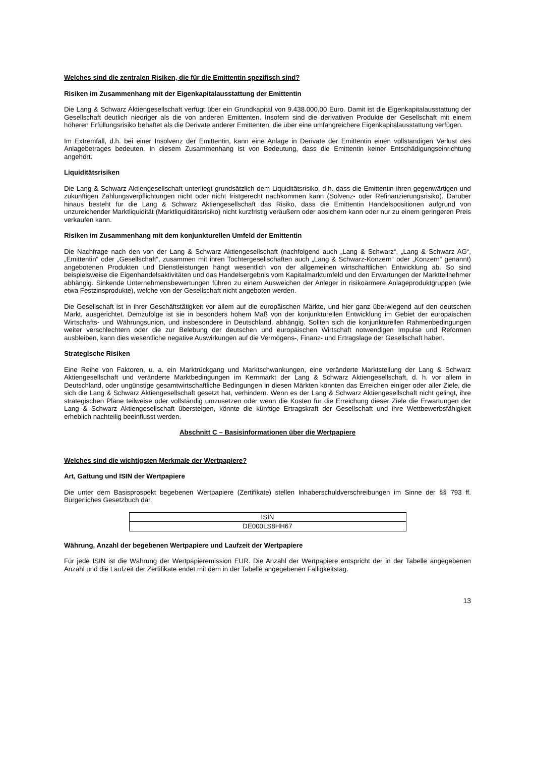Welches sind die zentralen Risiken, die für die Emittentin spezifisch sind?
Risiken im Zusammenhang mit der Eigenkapitalausstattung der Emittentin
Die Lang & Schwarz Aktiengesellschaft verfügt über ein Grundkapital von 9.438.000,00 Euro. Damit ist die Eigen­kapitalausstattung der Gesellschaft deutlich niedriger als die von anderen Emittenten. Insofern sind die derivativen Produkte der Gesellschaft mit einem höheren Erfüllungsrisiko behaftet als die Derivate anderer Emittenten, die über eine umfangreichere Eigenkapitalausstattung verfügen.
Im Extremfall, d.h. bei einer Insolvenz der Emittentin, kann eine Anlage in Derivate der Emittentin einen vollständigen Verlust des Anlagebetrages bedeuten. In diesem Zusammenhang ist von Bedeutung, dass die Emittentin keiner Entschädigungseinrichtung angehört.
Liquiditätsrisiken
Die Lang & Schwarz Aktiengesellschaft unterliegt grundsätzlich dem Liquiditätsrisiko, d.h. dass die Emittentin ihren gegenwärtigen und zukünftigen Zahlungsverpflichtungen nicht oder nicht fristgerecht nachkommen kann (Solvenz- oder Refinanzierungsrisiko). Darüber hinaus besteht für die Lang & Schwarz Aktiengesellschaft das Risiko, dass die Emittentin Handelspositionen aufgrund von unzureichender Marktliquidität (Marktliquiditätsrisiko) nicht kurzfristig veräußern oder absichern kann oder nur zu einem geringeren Preis verkaufen kann.
Risiken im Zusammenhang mit dem konjunkturellen Umfeld der Emittentin
Die Nachfrage nach den von der Lang & Schwarz Aktiengesellschaft (nachfolgend auch „Lang & Schwarz“, „Lang & Schwarz AG“, „Emittentin“ oder „Gesellschaft“, zusammen mit ihren Tochtergesellschaften auch „Lang & Schwarz-Konzern“ oder „Konzern“ genannt) angebotenen Produkten und Dienstleistungen hängt wesentlich von der allgemeinen wirtschaftlichen Entwicklung ab. So sind beispielsweise die Eigenhandelsaktivitäten und das Handelsergebnis vom Kapitalmarktumfeld und den Erwartungen der Marktteilnehmer abhängig. Sinkende Unternehmensbewertungen führen zu einem Ausweichen der Anleger in risikoärmere Anlageproduktgruppen (wie etwa Festzinsprodukte), welche von der Gesellschaft nicht angeboten werden.
Die Gesellschaft ist in ihrer Geschäftstätigkeit vor allem auf die europäischen Märkte, und hier ganz überwiegend auf den deutschen Markt, ausgerichtet. Demzufolge ist sie in besonders hohem Maß von der konjunkturellen Entwicklung im Gebiet der europäischen Wirtschafts- und Währungsunion, und insbesondere in Deutschland, abhängig. Sollten sich die konjunkturellen Rahmenbedingungen weiter verschlechtern oder die zur Belebung der deutschen und europäischen Wirtschaft notwendigen Impulse und Reformen ausbleiben, kann dies wesentliche negative Auswirkungen auf die Vermögens-, Finanz- und Ertragslage der Gesellschaft haben.
Strategische Risiken
Eine Reihe von Faktoren, u. a. ein Marktrückgang und Marktschwankungen, eine veränderte Marktstellung der Lang & Schwarz Aktiengesellschaft und veränderte Marktbedingungen im Kernmarkt der Lang & Schwarz Aktiengesellschaft, d. h. vor allem in Deutschland, oder ungünstige gesamtwirtschaftliche Bedingungen in diesen Märkten könnten das Erreichen einiger oder aller Ziele, die sich die Lang & Schwarz Aktiengesellschaft gesetzt hat, verhindern. Wenn es der Lang & Schwarz Aktiengesellschaft nicht gelingt, ihre strategischen Pläne teilweise oder vollständig umzusetzen oder wenn die Kosten für die Erreichung dieser Ziele die Erwartungen der Lang & Schwarz Aktiengesellschaft übersteigen, könnte die künftige Ertragskraft der Gesellschaft und ihre Wettbewerbsfähigkeit erheblich nachteilig beeinflusst werden.
Abschnitt C – Basisinformationen über die Wertpapiere
Welches sind die wichtigsten Merkmale der Wertpapiere?
Art, Gattung und ISIN der Wertpapiere
Die unter dem Basisprospekt begebenen Wertpapiere (Zertifikate) stellen Inhaberschuldverschreibungen im Sinne der §§ 793 ff. Bürgerliches Gesetzbuch dar.
| ISIN |
| DE000LS8HH67 |
Währung, Anzahl der begebenen Wertpapiere und Laufzeit der Wertpapiere
Für jede ISIN ist die Währung der Wertpapieremission EUR. Die Anzahl der Wertpapiere entspricht der in der Tabelle angegebenen Anzahl und die Laufzeit der Zertifikate endet mit dem in der Tabelle angegebenen Fälligkeitstag.
13